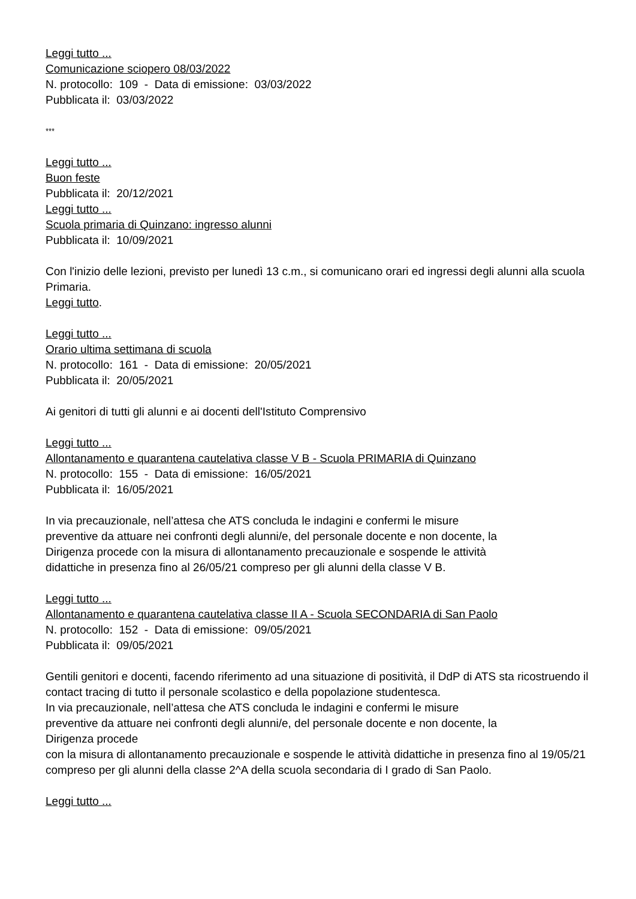Leggi tutto ...
Comunicazione sciopero 08/03/2022
N. protocollo: 109 - Data di emissione: 03/03/2022
Pubblicata il: 03/03/2022
***
Leggi tutto ...
Buon feste
Pubblicata il: 20/12/2021
Leggi tutto ...
Scuola primaria di Quinzano: ingresso alunni
Pubblicata il: 10/09/2021
Con l'inizio delle lezioni, previsto per lunedì 13 c.m., si comunicano orari ed ingressi degli alunni alla scuola Primaria.
Leggi tutto.
Leggi tutto ...
Orario ultima settimana di scuola
N. protocollo: 161 - Data di emissione: 20/05/2021
Pubblicata il: 20/05/2021
Ai genitori di tutti gli alunni e ai docenti dell'Istituto Comprensivo
Leggi tutto ...
Allontanamento e quarantena cautelativa classe V B - Scuola PRIMARIA di Quinzano
N. protocollo: 155 - Data di emissione: 16/05/2021
Pubblicata il: 16/05/2021
In via precauzionale, nell’attesa che ATS concluda le indagini e confermi le misure
preventive da attuare nei confronti degli alunni/e, del personale docente e non docente, la
Dirigenza procede con la misura di allontanamento precauzionale e sospende le attività
didattiche in presenza fino al 26/05/21 compreso per gli alunni della classe V B.
Leggi tutto ...
Allontanamento e quarantena cautelativa classe II A - Scuola SECONDARIA di San Paolo
N. protocollo: 152 - Data di emissione: 09/05/2021
Pubblicata il: 09/05/2021
Gentili genitori e docenti, facendo riferimento ad una situazione di positività, il DdP di ATS sta ricostruendo il contact tracing di tutto il personale scolastico e della popolazione studentesca.
In via precauzionale, nell’attesa che ATS concluda le indagini e confermi le misure
preventive da attuare nei confronti degli alunni/e, del personale docente e non docente, la
Dirigenza procede
con la misura di allontanamento precauzionale e sospende le attività didattiche in presenza fino al 19/05/21 compreso per gli alunni della classe 2^A della scuola secondaria di I grado di San Paolo.
Leggi tutto ...